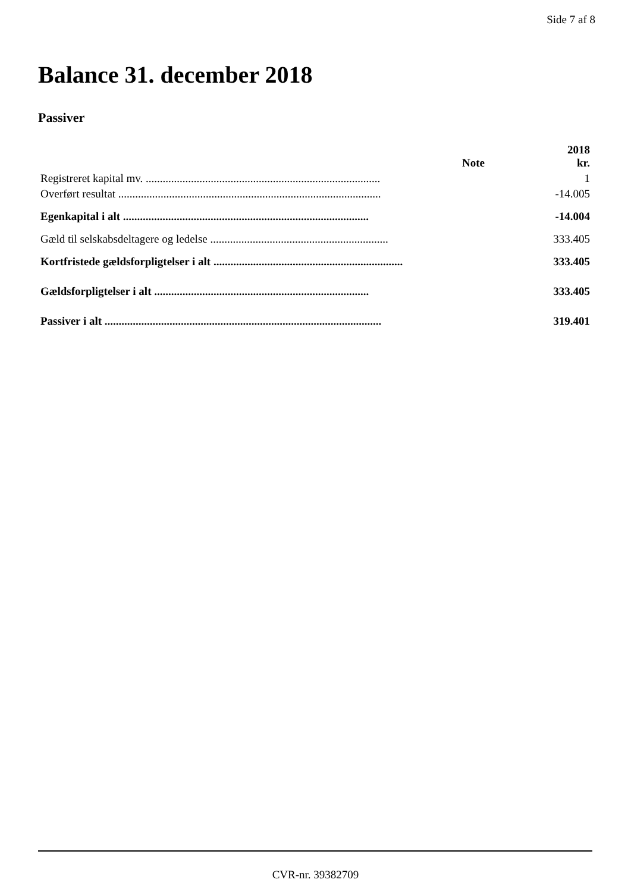Side 7 af 8
Balance 31. december 2018
Passiver
| | Note | 2018 kr. |
| --- | --- | --- |
| Registreret kapital mv. ................................................................................... | | 1 |
| Overført resultat ............................................................................................. | | -14.005 |
| Egenkapital i alt ....................................................................................... | | -14.004 |
| Gæld til selskabsdeltagere og ledelse ............................................................... | | 333.405 |
| Kortfristede gældsforpligtelser i alt ................................................................... | | 333.405 |
| Gældsforpligtelser i alt ............................................................................ | | 333.405 |
| Passiver i alt .................................................................................................. | | 319.401 |
CVR-nr. 39382709